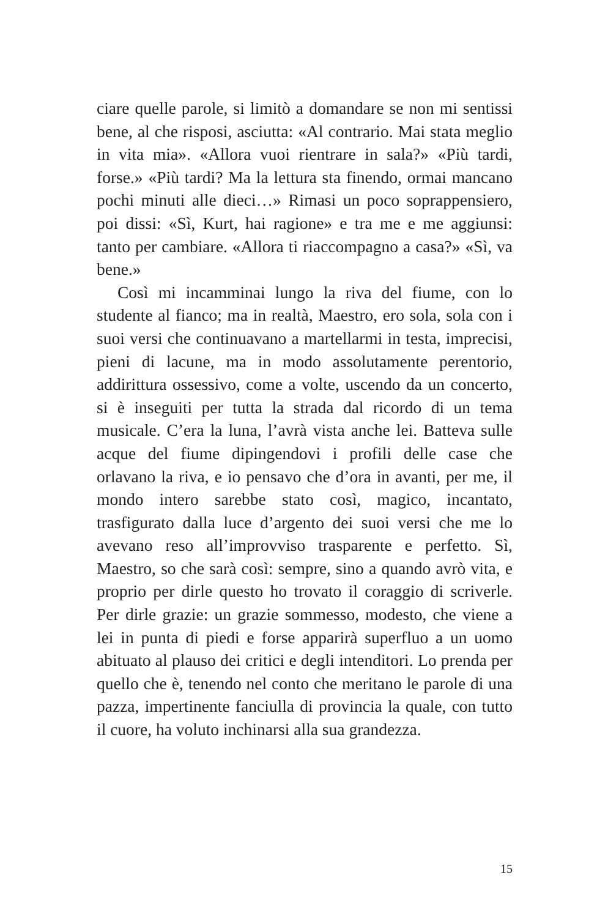ciare quelle parole, si limitò a domandare se non mi sentissi bene, al che risposi, asciutta: «Al contrario. Mai stata meglio in vita mia». «Allora vuoi rientrare in sala?» «Più tardi, forse.» «Più tardi? Ma la lettura sta finendo, ormai mancano pochi minuti alle dieci…» Rimasi un poco soprappensiero, poi dissi: «Sì, Kurt, hai ragione» e tra me e me aggiunsi: tanto per cambiare. «Allora ti riaccompagno a casa?» «Sì, va bene.»
Così mi incamminai lungo la riva del fiume, con lo studente al fianco; ma in realtà, Maestro, ero sola, sola con i suoi versi che continuavano a martellarmi in testa, imprecisi, pieni di lacune, ma in modo assolutamente perentorio, addirittura ossessivo, come a volte, uscendo da un concerto, si è inseguiti per tutta la strada dal ricordo di un tema musicale. C’era la luna, l’avrà vista anche lei. Batteva sulle acque del fiume dipingendovi i profili delle case che orlavano la riva, e io pensavo che d’ora in avanti, per me, il mondo intero sarebbe stato così, magico, incantato, trasfigurato dalla luce d’argento dei suoi versi che me lo avevano reso all’improvviso trasparente e perfetto. Sì, Maestro, so che sarà così: sempre, sino a quando avrò vita, e proprio per dirle questo ho trovato il coraggio di scriverle. Per dirle grazie: un grazie sommesso, modesto, che viene a lei in punta di piedi e forse apparirà superfluo a un uomo abituato al plauso dei critici e degli intenditori. Lo prenda per quello che è, tenendo nel conto che meritano le parole di una pazza, impertinente fanciulla di provincia la quale, con tutto il cuore, ha voluto inchinarsi alla sua grandezza.
15